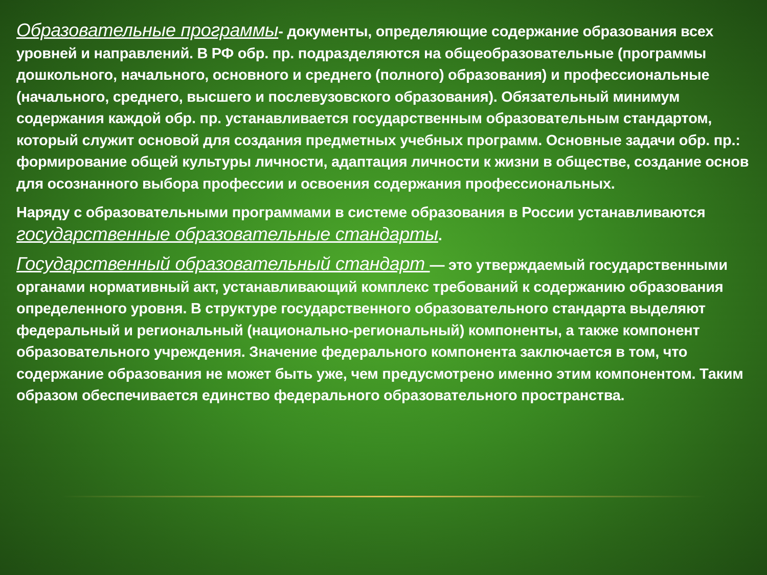Образовательные программы- документы, определяющие содержание образования всех уровней и направлений. В РФ обр. пр. подразделяются на общеобразовательные (программы дошкольного, начального, основного и среднего (полного) образования) и профессиональные (начального, среднего, высшего и послевузовского образования). Обязательный минимум содержания каждой обр. пр. устанавливается государственным образовательным стандартом, который служит основой для создания предметных учебных программ. Основные задачи обр. пр.: формирование общей культуры личности, адаптация личности к жизни в обществе, создание основ для осознанного выбора профессии и освоения содержания профессиональных.
Наряду с образовательными программами в системе образования в России устанавливаются государственные образовательные стандарты.
Государственный образовательный стандарт — это утверждаемый государственными органами нормативный акт, устанавливающий комплекс требований к содержанию образования определенного уровня. В структуре государственного образовательного стандарта выделяют федеральный и региональный (национально-региональный) компоненты, а также компонент образовательного учреждения. Значение федерального компонента заключается в том, что содержание образования не может быть уже, чем предусмотрено именно этим компонентом. Таким образом обеспечивается единство федерального образовательного пространства.